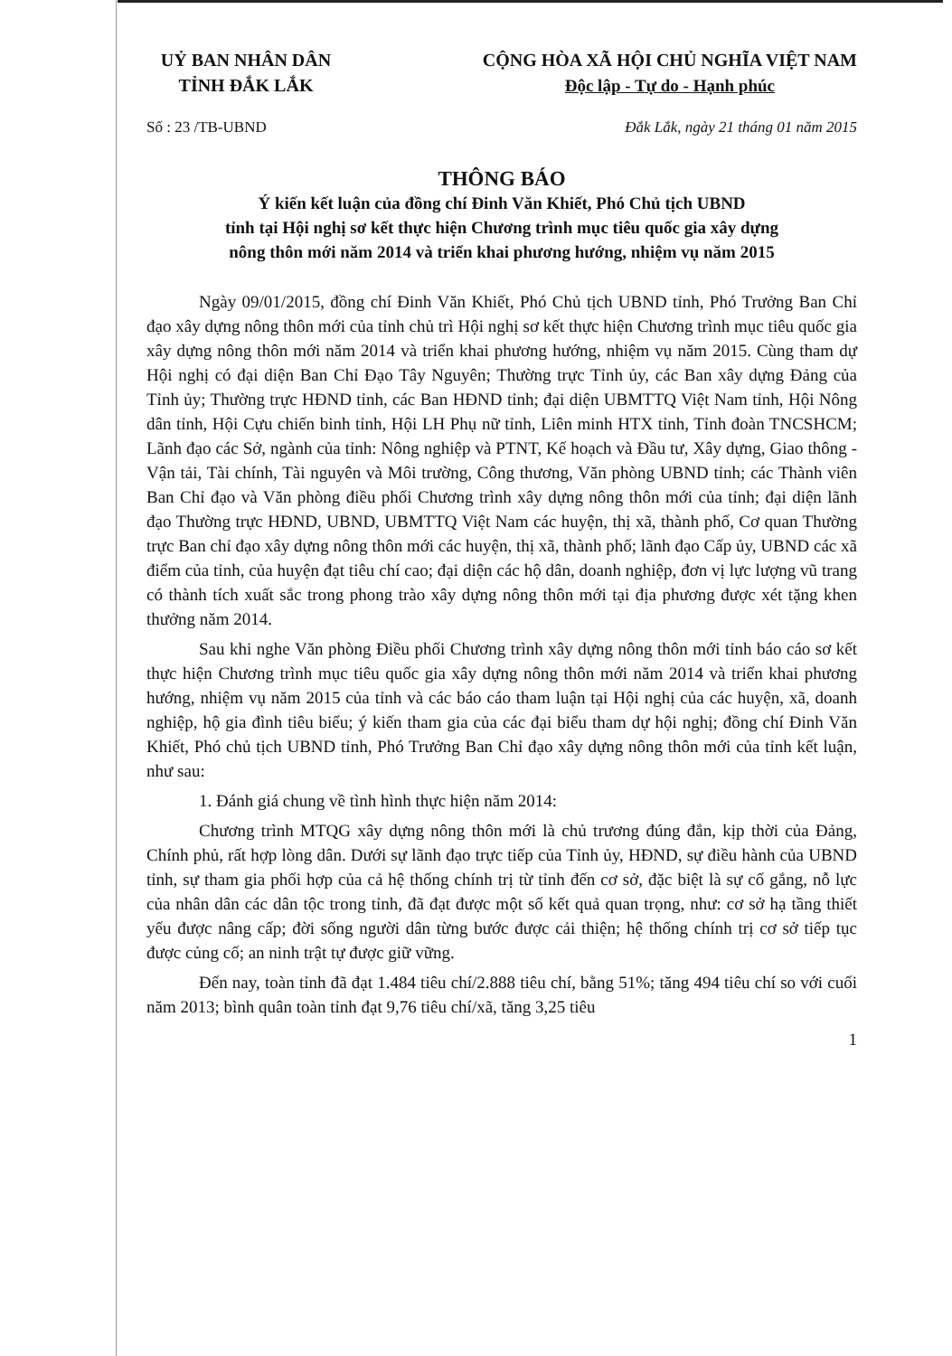UỶ BAN NHÂN DÂN
TỈNH ĐẮK LẮK
CỘNG HÒA XÃ HỘI CHỦ NGHĨA VIỆT NAM
Độc lập - Tự do - Hạnh phúc
Số : 23 /TB-UBND Đắk Lắk, ngày 21 tháng 01 năm 2015
THÔNG BÁO
Ý kiến kết luận của đồng chí Đinh Văn Khiết, Phó Chủ tịch UBND
tỉnh tại Hội nghị sơ kết thực hiện Chương trình mục tiêu quốc gia xây dựng
nông thôn mới năm 2014 và triển khai phương hướng, nhiệm vụ năm 2015
Ngày 09/01/2015, đồng chí Đinh Văn Khiết, Phó Chủ tịch UBND tỉnh, Phó Trưởng Ban Chỉ đạo xây dựng nông thôn mới của tỉnh chủ trì Hội nghị sơ kết thực hiện Chương trình mục tiêu quốc gia xây dựng nông thôn mới năm 2014 và triển khai phương hướng, nhiệm vụ năm 2015. Cùng tham dự Hội nghị có đại diện Ban Chỉ Đạo Tây Nguyên; Thường trực Tỉnh ủy, các Ban xây dựng Đảng của Tỉnh ủy; Thường trực HĐND tỉnh, các Ban HĐND tỉnh; đại diện UBMTTQ Việt Nam tỉnh, Hội Nông dân tỉnh, Hội Cựu chiến binh tỉnh, Hội LH Phụ nữ tỉnh, Liên minh HTX tỉnh, Tỉnh đoàn TNCSHCM; Lãnh đạo các Sở, ngành của tỉnh: Nông nghiệp và PTNT, Kế hoạch và Đầu tư, Xây dựng, Giao thông - Vận tải, Tài chính, Tài nguyên và Môi trường, Công thương, Văn phòng UBND tỉnh; các Thành viên Ban Chỉ đạo và Văn phòng điều phối Chương trình xây dựng nông thôn mới của tỉnh; đại diện lãnh đạo Thường trực HĐND, UBND, UBMTTQ Việt Nam các huyện, thị xã, thành phố, Cơ quan Thường trực Ban chỉ đạo xây dựng nông thôn mới các huyện, thị xã, thành phố; lãnh đạo Cấp ủy, UBND các xã điểm của tỉnh, của huyện đạt tiêu chí cao; đại diện các hộ dân, doanh nghiệp, đơn vị lực lượng vũ trang có thành tích xuất sắc trong phong trào xây dựng nông thôn mới tại địa phương được xét tặng khen thưởng năm 2014.
Sau khi nghe Văn phòng Điều phối Chương trình xây dựng nông thôn mới tỉnh báo cáo sơ kết thực hiện Chương trình mục tiêu quốc gia xây dựng nông thôn mới năm 2014 và triển khai phương hướng, nhiệm vụ năm 2015 của tỉnh và các báo cáo tham luận tại Hội nghị của các huyện, xã, doanh nghiệp, hộ gia đình tiêu biểu; ý kiến tham gia của các đại biểu tham dự hội nghị; đồng chí Đinh Văn Khiết, Phó chủ tịch UBND tỉnh, Phó Trưởng Ban Chỉ đạo xây dựng nông thôn mới của tỉnh kết luận, như sau:
1. Đánh giá chung về tình hình thực hiện năm 2014:
Chương trình MTQG xây dựng nông thôn mới là chủ trương đúng đắn, kịp thời của Đảng, Chính phủ, rất hợp lòng dân. Dưới sự lãnh đạo trực tiếp của Tỉnh ủy, HĐND, sự điều hành của UBND tỉnh, sự tham gia phối hợp của cả hệ thống chính trị từ tỉnh đến cơ sở, đặc biệt là sự cố gắng, nỗ lực của nhân dân các dân tộc trong tỉnh, đã đạt được một số kết quả quan trọng, như: cơ sở hạ tầng thiết yếu được nâng cấp; đời sống người dân từng bước được cải thiện; hệ thống chính trị cơ sở tiếp tục được củng cố; an ninh trật tự được giữ vững.
Đến nay, toàn tỉnh đã đạt 1.484 tiêu chí/2.888 tiêu chí, bằng 51%; tăng 494 tiêu chí so với cuối năm 2013; bình quân toàn tỉnh đạt 9,76 tiêu chí/xã, tăng 3,25 tiêu
1